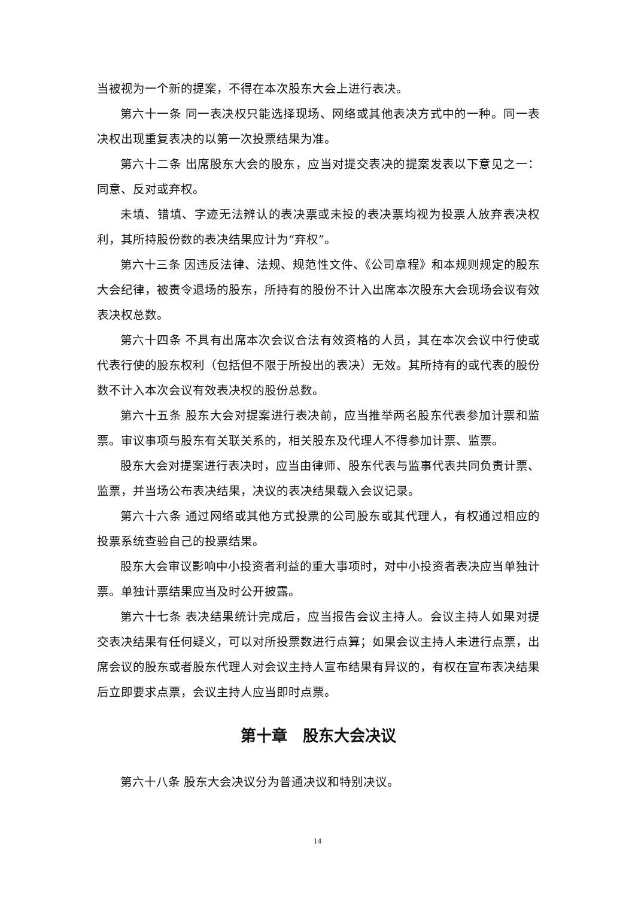当被视为一个新的提案，不得在本次股东大会上进行表决。
第六十一条 同一表决权只能选择现场、网络或其他表决方式中的一种。同一表决权出现重复表决的以第一次投票结果为准。
第六十二条 出席股东大会的股东，应当对提交表决的提案发表以下意见之一：同意、反对或弃权。
未填、错填、字迹无法辨认的表决票或未投的表决票均视为投票人放弃表决权利，其所持股份数的表决结果应计为“弃权”。
第六十三条 因违反法律、法规、规范性文件、《公司章程》和本规则规定的股东大会纪律，被责令退场的股东，所持有的股份不计入出席本次股东大会现场会议有效表决权总数。
第六十四条 不具有出席本次会议合法有效资格的人员，其在本次会议中行使或代表行使的股东权利（包括但不限于所投出的表决）无效。其所持有的或代表的股份数不计入本次会议有效表决权的股份总数。
第六十五条 股东大会对提案进行表决前，应当推举两名股东代表参加计票和监票。审议事项与股东有关联关系的，相关股东及代理人不得参加计票、监票。
股东大会对提案进行表决时，应当由律师、股东代表与监事代表共同负责计票、监票，并当场公布表决结果，决议的表决结果载入会议记录。
第六十六条 通过网络或其他方式投票的公司股东或其代理人，有权通过相应的投票系统查验自己的投票结果。
股东大会审议影响中小投资者利益的重大事项时，对中小投资者表决应当单独计票。单独计票结果应当及时公开披露。
第六十七条 表决结果统计完成后，应当报告会议主持人。会议主持人如果对提交表决结果有任何疑义，可以对所投票数进行点算；如果会议主持人未进行点票，出席会议的股东或者股东代理人对会议主持人宣布结果有异议的，有权在宣布表决结果后立即要求点票，会议主持人应当即时点票。
第十章　股东大会决议
第六十八条 股东大会决议分为普通决议和特别决议。
14